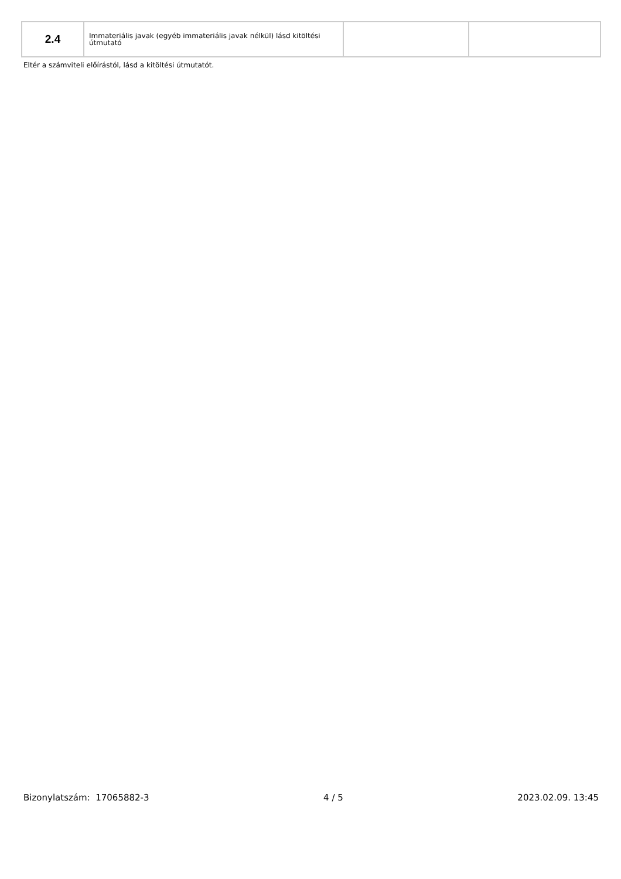| 2.4 | Immateriális javak (egyéb immateriális javak nélkül) lásd kitöltési útmutató | | |
Eltér a számviteli előírástól, lásd a kitöltési útmutatót.
Bizonylatszám: 17065882-3 4 / 5 2023.02.09. 13:45